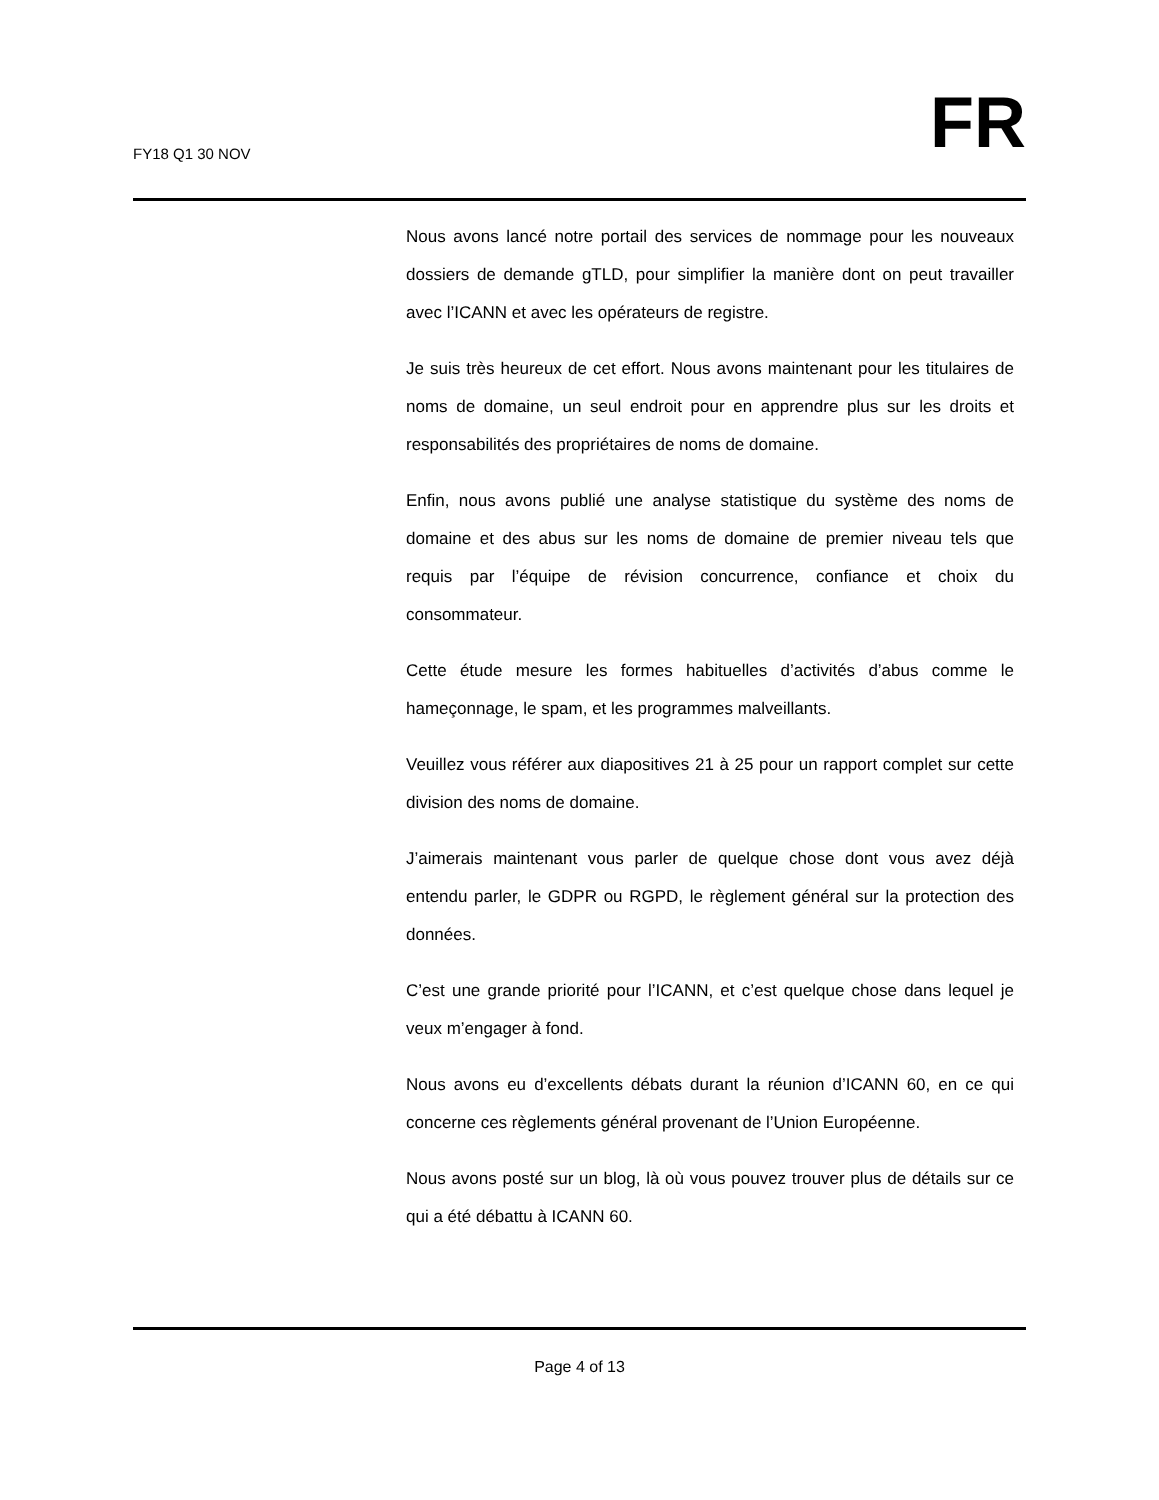FY18 Q1 30 NOV
FR
Nous avons lancé notre portail des services de nommage pour les nouveaux dossiers de demande gTLD, pour simplifier la manière dont on peut travailler avec l’ICANN et avec les opérateurs de registre.
Je suis très heureux de cet effort. Nous avons maintenant pour les titulaires de noms de domaine, un seul endroit pour en apprendre plus sur les droits et responsabilités des propriétaires de noms de domaine.
Enfin, nous avons publié une analyse statistique du système des noms de domaine et des abus sur les noms de domaine de premier niveau tels que requis par l’équipe de révision concurrence, confiance et choix du consommateur.
Cette étude mesure les formes habituelles d’activités d’abus comme le hameçonnage, le spam, et les programmes malveillants.
Veuillez vous référer aux diapositives 21 à 25 pour un rapport complet sur cette division des noms de domaine.
J’aimerais maintenant vous parler de quelque chose dont vous avez déjà entendu parler, le GDPR ou RGPD, le règlement général sur la protection des données.
C’est une grande priorité pour l’ICANN, et c’est quelque chose dans lequel je veux m’engager à fond.
Nous avons eu d’excellents débats durant la réunion d’ICANN 60, en ce qui concerne ces règlements général provenant de l’Union Européenne.
Nous avons posté sur un blog, là où vous pouvez trouver plus de détails sur ce qui a été débattu à ICANN 60.
Page 4 of 13